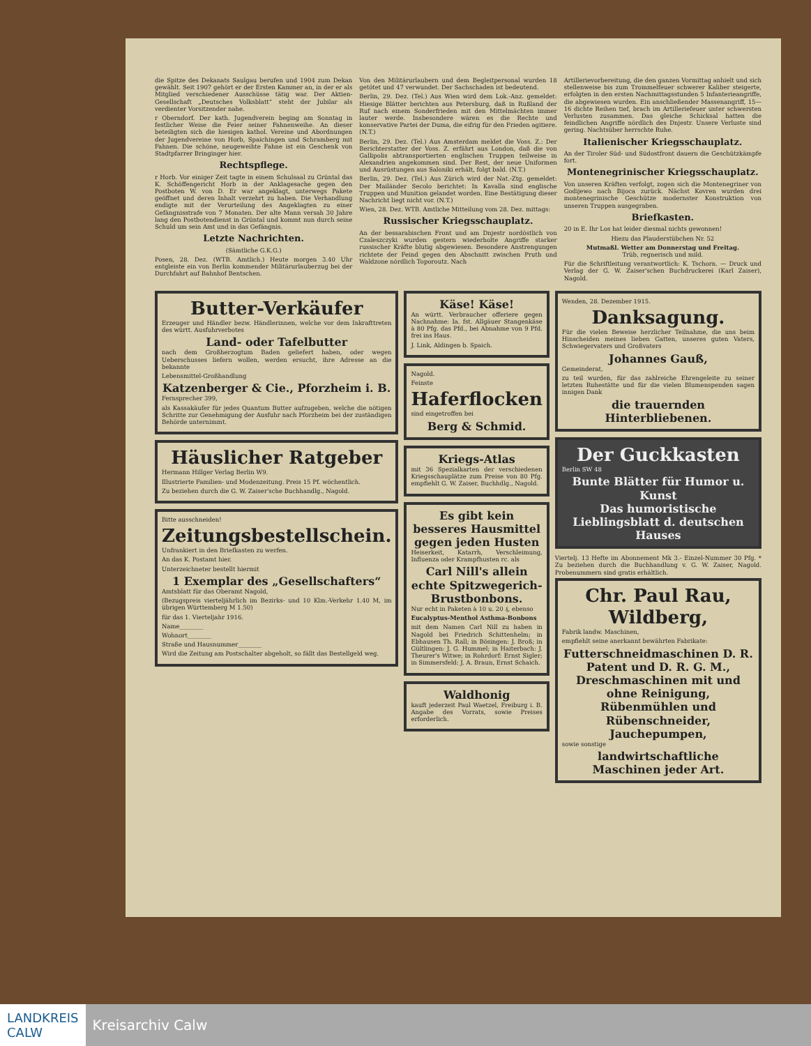die Spitze des Dekanats Saulgau berufen und 1904 zum Dekan gewählt. Seit 1907 gehört er der Ersten Kammer an, in der er als Mitglied verschiedener Ausschüsse tätig war. Der Aktien-Gesellschaft „Deutsches Volksblatt“ steht der Jubilar als verdienter Vorsitzender nahe.
r Oberndorf. Der kath. Jugendverein beging am Sonntag in festlicher Weise die Feier seiner Fahnenweihe. An dieser beteiligten sich die hiesigen kathol. Vereine und Abordnungen der Jugendvereine von Horb, Spaichingen und Schramberg mit Fahnen. Die schöne, neugeweihte Fahne ist ein Geschenk von Stadtpfarrer Bringinger hier.
Rechtspflege.
r Horb. Vor einiger Zeit tagte in einem Schulsaal zu Grüntal das K. Schöffengericht Horb in der Anklagesache gegen den Postboten W. von D. Er war angeklagt, unterwegs Pakete geöffnet und deren Inhalt verzehrt zu haben. Die Verhandlung endigte mit der Verurteilung des Angeklagten zu einer Gefängnisstrafe von 7 Monaten. Der alte Mann versah 30 Jahre lang den Postbotendienst in Grüntal und kommt nun durch seine Schuld um sein Amt und in das Gefängnis.
Letzte Nachrichten.
(Sämtliche G.K.G.)
Posen, 28. Dez. (WTB. Amtlich.) Heute morgen 3.40 Uhr entgleiste ein von Berlin kommender Militärurlauberzug bei der Durchfahrt auf Bahnhof Bentschen.
Von den Militärurlaubern und dem Begleitpersonal wurden 18 getötet und 47 verwundet. Der Sachschaden ist bedeutend.
Berlin, 29. Dez. (Tel.) Aus Wien wird dem Lok.-Anz. gemeldet: Hiesige Blätter berichten aus Petersburg, daß in Rußland der Ruf nach einem Sonderfrieden mit den Mittelmächten immer lauter werde. Insbesondere wären es die Rechte und konservative Partei der Duma, die eifrig für den Frieden agitiere. (N.T.)
Berlin, 29. Dez. (Tel.) Aus Amsterdam meldet die Voss. Z.: Der Berichterstatter der Voss. Z. erfährt aus London, daß die von Gallipolis abtransportierten englischen Truppen teilweise in Alexandrien angekommen sind. Der Rest, der neue Uniformen und Ausrüstungen aus Saloniki erhält, folgt bald. (N.T.)
Berlin, 29. Dez. (Tel.) Aus Zürich wird der Nat.-Ztg. gemeldet: Der Mailänder Secolo berichtet: In Kavalla sind englische Truppen und Munition gelandet worden. Eine Bestätigung dieser Nachricht liegt nicht vor. (N.T.)
Wien, 28. Dez. WTB. Amtliche Mitteilung vom 28. Dez. mittags:
Russischer Kriegsschauplatz.
An der bessarabischen Front und am Dnjestr nordöstlich von Czaleszczyki wurden gestern wiederholte Angriffe starker russischer Kräfte blutig abgewiesen. Besondere Anstrengungen richtete der Feind gegen den Abschnitt zwischen Pruth und Waldzone nördlich Toporoutz. Nach
Artillerievorbereitung, die den ganzen Vormittag anhielt und sich stellenweise bis zum Trommelfeuer schwerer Kaliber steigerte, erfolgten in den ersten Nachmittagsstunden 5 Infanterieangriffe, die abgewiesen wurden. Ein anschließender Massenangriff, 15—16 dichte Reihen tief, brach im Artilleriefeuer unter schwersten Verlusten zusammen. Das gleiche Schicksal hatten die feindlichen Angriffe nördlich des Dnjestr. Unsere Verluste sind gering. Nachtsüber herrschte Ruhe.
Italienischer Kriegsschauplatz.
An der Tiroler Süd- und Südostfront dauern die Geschützkämpfe fort.
Montenegrinischer Kriegsschauplatz.
Von unseren Kräften verfolgt, zogen sich die Montenegriner von Godijewo nach Bijoca zurück. Nächst Kovren wurden drei montenegrinische Geschütze modernster Konstruktion von unseren Truppen ausgegraben.
Briefkasten.
20 in E. Ihr Los hat leider diesmal nichts gewonnen!
Hiezu das Plauderstübchen Nr. 52
Mutmaßl. Wetter am Donnerstag und Freitag.
Trüb, regnerisch und mild.
Für die Schriftleitung verantwortlich: K. Tschorn. — Druck und Verlag der G. W. Zaiser'schen Buchdruckerei (Karl Zaiser), Nagold.
Butter-Verkäufer
Erzeuger und Händler bezw. Händlerinnen, welche vor dem Inkrafttreten des württ. Ausfuhrverbotes
Land- oder Tafelbutter
nach dem Großherzogtum Baden geliefert haben, oder wegen Ueberschusses liefern wollen, werden ersucht, ihre Adresse an die bekannte
Lebensmittel-Großhandlung
Katzenberger & Cie., Pforzheim i. B.
Fernsprecher 399,
als Kassakäufer für jedes Quantum Butter aufzugeben, welche die nötigen Schritte zur Genehmigung der Ausfuhr nach Pforzheim bei der zuständigen Behörde unternimmt.
Häuslicher Ratgeber
Hermann Hillger Verlag Berlin W9.
Illustrierte Familien- und Modenzeitung. Preis 15 Pf. wöchentlich.
Zu beziehen durch die G. W. Zaiser'sche Buchhandlg., Nagold.
Bitte ausschneiden!
Zeitungsbestellschein.
Unfrankiert in den Briefkasten zu werfen.
An das K. Postamt hier.
Unterzeichneter bestellt hiermit
1 Exemplar des „Gesellschafters“
Amtsblatt für das Oberamt Nagold,
(Bezugspreis vierteljährlich im Bezirks- und 10 Klm.-Verkehr 1.40 M, im übrigen Württemberg M 1.50)
für das 1. Vierteljahr 1916.
Name________
Wohnort________
Straße und Hausnummer________
Wird die Zeitung am Postschalter abgeholt, so fällt das Bestellgeld weg.
Käse! Käse!
An württ. Verbraucher offeriere gegen Nachnahme: Ia. fst. Allgäuer Stangenkäse à 80 Pfg. das Pfd., bei Abnahme von 9 Pfd. frei ins Haus.
J. Link, Aldingen b. Spaich.
Nagold.
Feinste
Haferflocken
sind eingetroffen bei
Berg & Schmid.
Kriegs-Atlas
mit 36 Spezialkarten der verschiedenen Kriegsschauplätze zum Preise von 80 Pfg. empfiehlt G. W. Zaiser, Buchhdlg., Nagold.
Es gibt kein besseres Hausmittel gegen jeden Husten
Heiserkeit, Katarrh, Verschleimung, Influenza oder Krampfhusten rc. als
Carl Nill's allein echte Spitzwegerich-Brustbonbons.
Nur echt in Paketen à 10 u. 20 ₰, ebenso
Eucalyptus-Menthol Asthma-Bonbons
mit dem Namen Carl Nill zu haben in Nagold bei Friedrich Schittenhelm; in Ebhausen Th. Rall; in Bösingen: J. Broß; in Gültlingen: J. G. Hummel; in Haiterbach: J. Theurer's Witwe; in Rohrdorf: Ernst Sigler; in Simmersfeld: J. A. Braun, Ernst Schaich.
Waldhonig
kauft jederzeit Paul Waetzel, Freiburg i. B. Angabe des Vorrats, sowie Preises erforderlich.
Wenden, 28. Dezember 1915.
Danksagung.
Für die vielen Beweise herzlicher Teilnahme, die uns beim Hinscheiden meines lieben Gatten, unseres guten Vaters, Schwiegervaters und Großvaters
Johannes Gauß,
Gemeinderat,
zu teil wurden, für das zahlreiche Ehrengeleite zu seiner letzten Ruhestätte und für die vielen Blumenspenden sagen innigen Dank
die trauernden Hinterbliebenen.
Der Guckkasten
Berlin SW 48
Bunte Blätter für Humor u. Kunst
Das humoristische Lieblingsblatt d. deutschen Hauses
Viertelj. 13 Hefte im Abonnement Mk 3.- Einzel-Nummer 30 Pfg. * Zu beziehen durch die Buchhandlung v. G. W. Zaiser, Nagold. Probenummern sind gratis erhältlich.
Chr. Paul Rau, Wildberg,
Fabrik landw. Maschinen,
empfiehlt seine anerkannt bewährten Fabrikate:
Futterschneidmaschinen D. R. Patent und D. R. G. M.,
Dreschmaschinen mit und ohne Reinigung,
Rübenmühlen und Rübenschneider,
Jauchepumpen,
sowie sonstige
landwirtschaftliche Maschinen jeder Art.
LANDKREIS
CALW
Kreisarchiv Calw